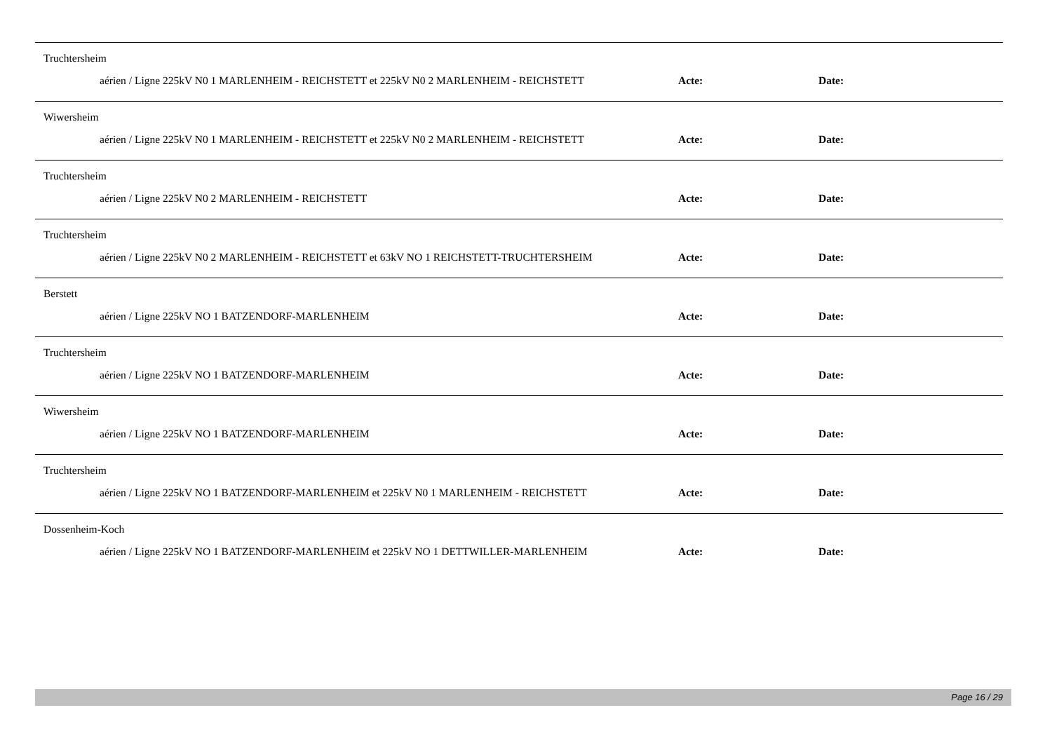Truchtersheim
aérien / Ligne 225kV N0 1 MARLENHEIM - REICHSTETT et 225kV N0 2 MARLENHEIM - REICHSTETT
Acte: Date:
Wiwersheim
aérien / Ligne 225kV N0 1 MARLENHEIM - REICHSTETT et 225kV N0 2 MARLENHEIM - REICHSTETT
Acte: Date:
Truchtersheim
aérien / Ligne 225kV N0 2 MARLENHEIM - REICHSTETT Acte: Date:
Truchtersheim
aérien / Ligne 225kV N0 2 MARLENHEIM - REICHSTETT et 63kV NO 1 REICHSTETT-TRUCHTERSHEIM
Acte: Date:
Berstett
aérien / Ligne 225kV NO 1 BATZENDORF-MARLENHEIM Acte: Date:
Truchtersheim
aérien / Ligne 225kV NO 1 BATZENDORF-MARLENHEIM Acte: Date:
Wiwersheim
aérien / Ligne 225kV NO 1 BATZENDORF-MARLENHEIM Acte: Date:
Truchtersheim
aérien / Ligne 225kV NO 1 BATZENDORF-MARLENHEIM et 225kV N0 1 MARLENHEIM - REICHSTETT
Acte: Date:
Dossenheim-Koch
aérien / Ligne 225kV NO 1 BATZENDORF-MARLENHEIM et 225kV NO 1 DETTWILLER-MARLENHEIM
Acte: Date:
Page 16 / 29